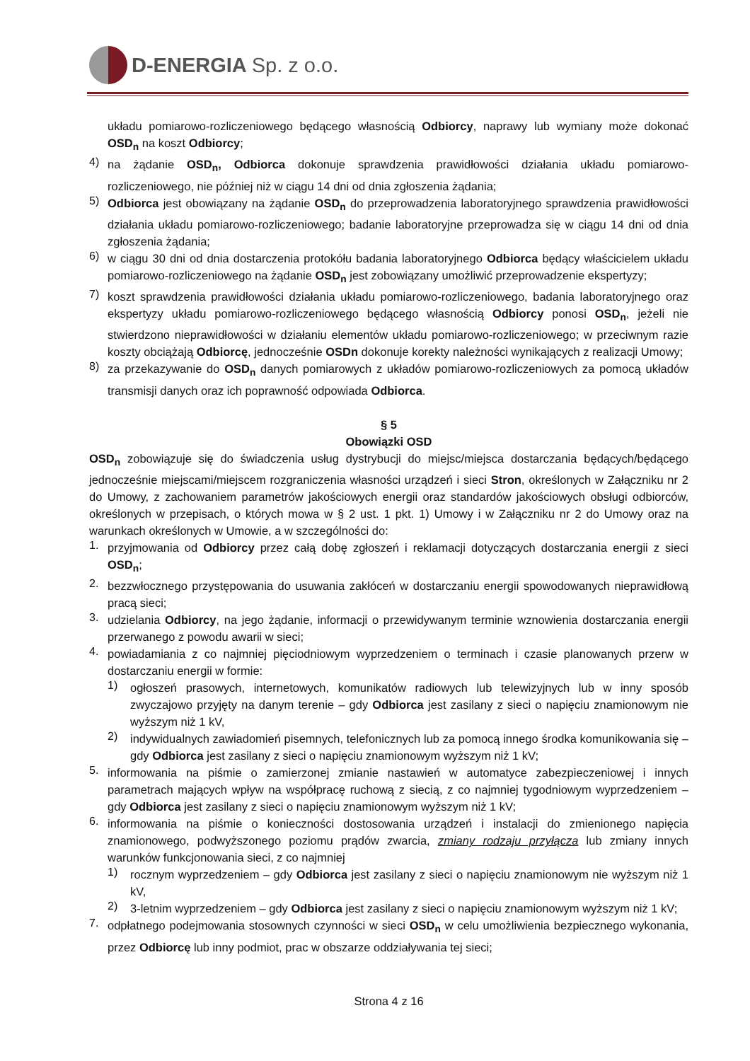D-ENERGIA Sp. z o.o.
układu pomiarowo-rozliczeniowego będącego własnością Odbiorcy, naprawy lub wymiany może dokonać OSD<sub>n</sub> na koszt Odbiorcy;
4)
na żądanie OSD<sub>n</sub>, Odbiorca dokonuje sprawdzenia prawidłowości działania układu pomiarowo-rozliczeniowego, nie później niż w ciągu 14 dni od dnia zgłoszenia żądania;
5)
Odbiorca jest obowiązany na żądanie OSD<sub>n</sub> do przeprowadzenia laboratoryjnego sprawdzenia prawidłowości działania układu pomiarowo-rozliczeniowego; badanie laboratoryjne przeprowadza się w ciągu 14 dni od dnia zgłoszenia żądania;
6)
w ciągu 30 dni od dnia dostarczenia protokółu badania laboratoryjnego Odbiorca będący właścicielem układu pomiarowo-rozliczeniowego na żądanie OSD<sub>n</sub> jest zobowiązany umożliwić przeprowadzenie ekspertyzy;
7)
koszt sprawdzenia prawidłowości działania układu pomiarowo-rozliczeniowego, badania laboratoryjnego oraz ekspertyzy układu pomiarowo-rozliczeniowego będącego własnością Odbiorcy ponosi OSD<sub>n</sub>, jeżeli nie stwierdzono nieprawidłowości w działaniu elementów układu pomiarowo-rozliczeniowego; w przeciwnym razie koszty obciążają Odbiorcę, jednocześnie OSDn dokonuje korekty należności wynikających z realizacji Umowy;
8)
za przekazywanie do OSD<sub>n</sub> danych pomiarowych z układów pomiarowo-rozliczeniowych za pomocą układów transmisji danych oraz ich poprawność odpowiada Odbiorca.
§ 5
Obowiązki OSD
OSD<sub>n</sub> zobowiązuje się do świadczenia usług dystrybucji do miejsc/miejsca dostarczania będących/będącego jednocześnie miejscami/miejscem rozgraniczenia własności urządzeń i sieci Stron, określonych w Załączniku nr 2 do Umowy, z zachowaniem parametrów jakościowych energii oraz standardów jakościowych obsługi odbiorców, określonych w przepisach, o których mowa w § 2 ust. 1 pkt. 1) Umowy i w Załączniku nr 2 do Umowy oraz na warunkach określonych w Umowie, a w szczególności do:
1.
przyjmowania od Odbiorcy przez całą dobę zgłoszeń i reklamacji dotyczących dostarczania energii z sieci OSD<sub>n</sub>;
2.
bezzwłocznego przystępowania do usuwania zakłóceń w dostarczaniu energii spowodowanych nieprawidłową pracą sieci;
3.
udzielania Odbiorcy, na jego żądanie, informacji o przewidywanym terminie wznowienia dostarczania energii przerwanego z powodu awarii w sieci;
4.
powiadamiania z co najmniej pięciodniowym wyprzedzeniem o terminach i czasie planowanych przerw w dostarczaniu energii w formie:
1)
ogłoszeń prasowych, internetowych, komunikatów radiowych lub telewizyjnych lub w inny sposób zwyczajowo przyjęty na danym terenie – gdy Odbiorca jest zasilany z sieci o napięciu znamionowym nie wyższym niż 1 kV,
2)
indywidualnych zawiadomień pisemnych, telefonicznych lub za pomocą innego środka komunikowania się – gdy Odbiorca jest zasilany z sieci o napięciu znamionowym wyższym niż 1 kV;
5.
informowania na piśmie o zamierzonej zmianie nastawień w automatyce zabezpieczeniowej i innych parametrach mających wpływ na współpracę ruchową z siecią, z co najmniej tygodniowym wyprzedzeniem – gdy Odbiorca jest zasilany z sieci o napięciu znamionowym wyższym niż 1 kV;
6.
informowania na piśmie o konieczności dostosowania urządzeń i instalacji do zmienionego napięcia znamionowego, podwyższonego poziomu prądów zwarcia, zmiany rodzaju przyłącza lub zmiany innych warunków funkcjonowania sieci, z co najmniej
1)
rocznym wyprzedzeniem – gdy Odbiorca jest zasilany z sieci o napięciu znamionowym nie wyższym niż 1 kV,
2)
3-letnim wyprzedzeniem – gdy Odbiorca jest zasilany z sieci o napięciu znamionowym wyższym niż 1 kV;
7.
odpłatnego podejmowania stosownych czynności w sieci OSD<sub>n</sub> w celu umożliwienia bezpiecznego wykonania, przez Odbiorcę lub inny podmiot, prac w obszarze oddziaływania tej sieci;
Strona 4 z 16